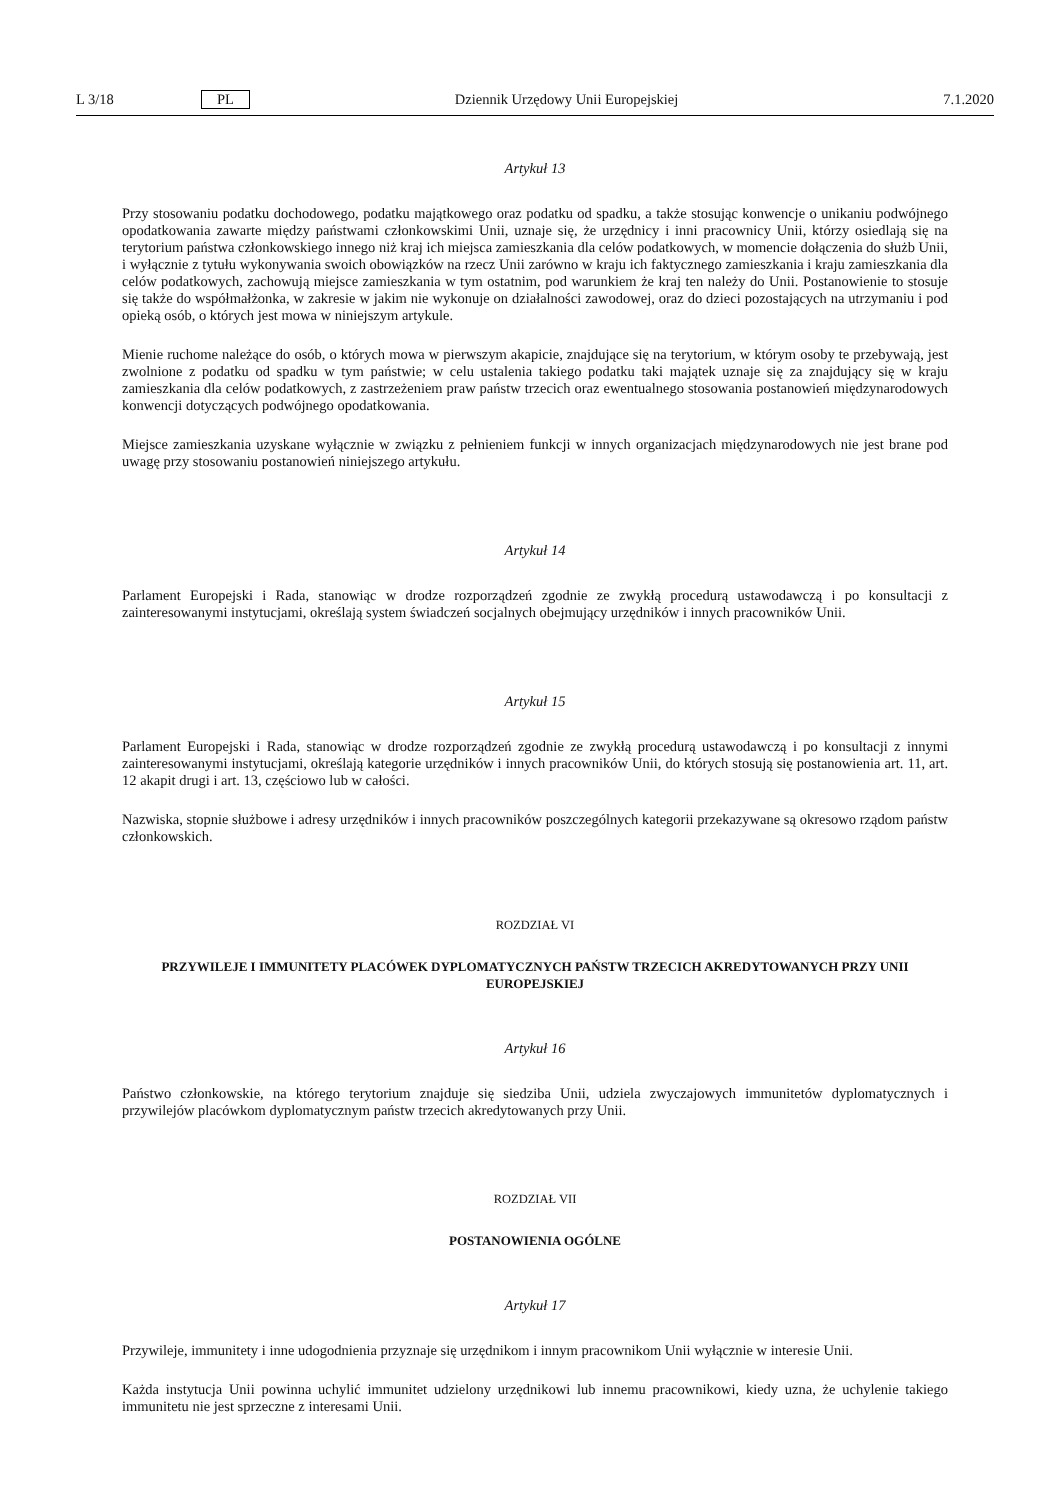L 3/18 PL Dziennik Urzędowy Unii Europejskiej 7.1.2020
Artykuł 13
Przy stosowaniu podatku dochodowego, podatku majątkowego oraz podatku od spadku, a także stosując konwencje o uni­kaniu podwójnego opodatkowania zawarte między państwami członkowskimi Unii, uznaje się, że urzędnicy i inni pracow­nicy Unii, którzy osiedlają się na terytorium państwa członkowskiego innego niż kraj ich miejsca zamieszkania dla celów podatkowych, w momencie dołączenia do służb Unii, i wyłącznie z tytułu wykonywania swoich obowiązków na rzecz Unii zarówno w kraju ich faktycznego zamieszkania i kraju zamieszkania dla celów podatkowych, zachowują miejsce zamieszkania w tym ostatnim, pod warunkiem że kraj ten należy do Unii. Postanowienie to stosuje się także do współmał­żonka, w zakresie w jakim nie wykonuje on działalności zawodowej, oraz do dzieci pozostających na utrzymaniu i pod opieką osób, o których jest mowa w niniejszym artykule.
Mienie ruchome należące do osób, o których mowa w pierwszym akapicie, znajdujące się na terytorium, w którym osoby te przebywają, jest zwolnione z podatku od spadku w tym państwie; w celu ustalenia takiego podatku taki majątek uznaje się za znajdujący się w kraju zamieszkania dla celów podatkowych, z zastrzeżeniem praw państw trzecich oraz ewentual­nego stosowania postanowień międzynarodowych konwencji dotyczących podwójnego opodatkowania.
Miejsce zamieszkania uzyskane wyłącznie w związku z pełnieniem funkcji w innych organizacjach międzynarodowych nie jest brane pod uwagę przy stosowaniu postanowień niniejszego artykułu.
Artykuł 14
Parlament Europejski i Rada, stanowiąc w drodze rozporządzeń zgodnie ze zwykłą procedurą ustawodawczą i po konsulta­cji z zainteresowanymi instytucjami, określają system świadczeń socjalnych obejmujący urzędników i innych pracowników Unii.
Artykuł 15
Parlament Europejski i Rada, stanowiąc w drodze rozporządzeń zgodnie ze zwykłą procedurą ustawodawczą i po konsulta­cji z innymi zainteresowanymi instytucjami, określają kategorie urzędników i innych pracowników Unii, do których stosują się postanowienia art. 11, art. 12 akapit drugi i art. 13, częściowo lub w całości.
Nazwiska, stopnie służbowe i adresy urzędników i innych pracowników poszczególnych kategorii przekazywane są okres­owo rządom państw członkowskich.
ROZDZIAŁ VI
PRZYWILEJE I IMMUNITETY PLACÓWEK DYPLOMATYCZNYCH PAŃSTW TRZECICH AKREDYTOWANYCH PRZY UNII EUROPEJSKIEJ
Artykuł 16
Państwo członkowskie, na którego terytorium znajduje się siedziba Unii, udziela zwyczajowych immunitetów dyploma­tycznych i przywilejów placówkom dyplomatycznym państw trzecich akredytowanych przy Unii.
ROZDZIAŁ VII
POSTANOWIENIA OGÓLNE
Artykuł 17
Przywileje, immunitety i inne udogodnienia przyznaje się urzędnikom i innym pracownikom Unii wyłącznie w interesie Unii.
Każda instytucja Unii powinna uchylić immunitet udzielony urzędnikowi lub innemu pracownikowi, kiedy uzna, że uchyle­nie takiego immunitetu nie jest sprzeczne z interesami Unii.